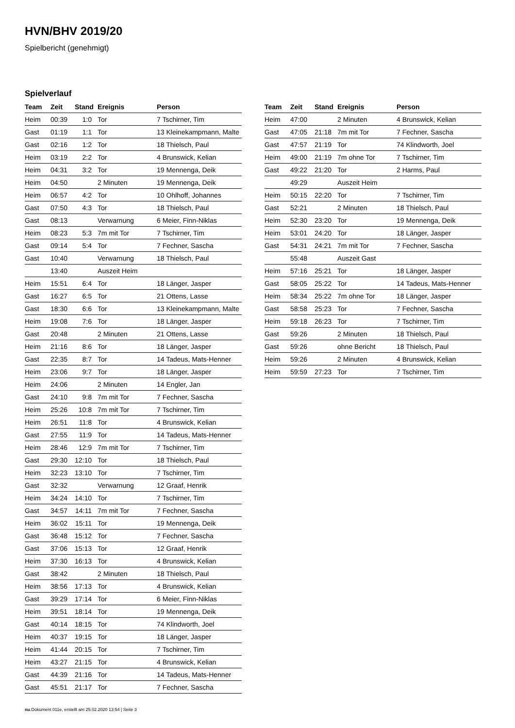HVN/BHV 2019/20
Spielbericht (genehmigt)
Spielverlauf
| Team | Zeit | Stand | Ereignis | Person |
| --- | --- | --- | --- | --- |
| Heim | 00:39 | 1:0 | Tor | 7 Tschirner, Tim |
| Gast | 01:19 | 1:1 | Tor | 13 Kleinekampmann, Malte |
| Gast | 02:16 | 1:2 | Tor | 18 Thielsch, Paul |
| Heim | 03:19 | 2:2 | Tor | 4 Brunswick, Kelian |
| Heim | 04:31 | 3:2 | Tor | 19 Mennenga, Deik |
| Heim | 04:50 | | 2 Minuten | 19 Mennenga, Deik |
| Heim | 06:57 | 4:2 | Tor | 10 Ohlhoff, Johannes |
| Gast | 07:50 | 4:3 | Tor | 18 Thielsch, Paul |
| Gast | 08:13 | | Verwarnung | 6 Meier, Finn-Niklas |
| Heim | 08:23 | 5:3 | 7m mit Tor | 7 Tschirner, Tim |
| Gast | 09:14 | 5:4 | Tor | 7 Fechner, Sascha |
| Gast | 10:40 | | Verwarnung | 18 Thielsch, Paul |
| | 13:40 | | Auszeit Heim | |
| Heim | 15:51 | 6:4 | Tor | 18 Länger, Jasper |
| Gast | 16:27 | 6:5 | Tor | 21 Ottens, Lasse |
| Gast | 18:30 | 6:6 | Tor | 13 Kleinekampmann, Malte |
| Heim | 19:08 | 7:6 | Tor | 18 Länger, Jasper |
| Gast | 20:48 | | 2 Minuten | 21 Ottens, Lasse |
| Heim | 21:16 | 8:6 | Tor | 18 Länger, Jasper |
| Gast | 22:35 | 8:7 | Tor | 14 Tadeus, Mats-Henner |
| Heim | 23:06 | 9:7 | Tor | 18 Länger, Jasper |
| Heim | 24:06 | | 2 Minuten | 14 Engler, Jan |
| Gast | 24:10 | 9:8 | 7m mit Tor | 7 Fechner, Sascha |
| Heim | 25:26 | 10:8 | 7m mit Tor | 7 Tschirner, Tim |
| Heim | 26:51 | 11:8 | Tor | 4 Brunswick, Kelian |
| Gast | 27:55 | 11:9 | Tor | 14 Tadeus, Mats-Henner |
| Heim | 28:46 | 12:9 | 7m mit Tor | 7 Tschirner, Tim |
| Gast | 29:30 | 12:10 | Tor | 18 Thielsch, Paul |
| Heim | 32:23 | 13:10 | Tor | 7 Tschirner, Tim |
| Gast | 32:32 | | Verwarnung | 12 Graaf, Henrik |
| Heim | 34:24 | 14:10 | Tor | 7 Tschirner, Tim |
| Gast | 34:57 | 14:11 | 7m mit Tor | 7 Fechner, Sascha |
| Heim | 36:02 | 15:11 | Tor | 19 Mennenga, Deik |
| Gast | 36:48 | 15:12 | Tor | 7 Fechner, Sascha |
| Gast | 37:06 | 15:13 | Tor | 12 Graaf, Henrik |
| Heim | 37:30 | 16:13 | Tor | 4 Brunswick, Kelian |
| Gast | 38:42 | | 2 Minuten | 18 Thielsch, Paul |
| Heim | 38:56 | 17:13 | Tor | 4 Brunswick, Kelian |
| Gast | 39:29 | 17:14 | Tor | 6 Meier, Finn-Niklas |
| Heim | 39:51 | 18:14 | Tor | 19 Mennenga, Deik |
| Gast | 40:14 | 18:15 | Tor | 74 Klindworth, Joel |
| Heim | 40:37 | 19:15 | Tor | 18 Länger, Jasper |
| Heim | 41:44 | 20:15 | Tor | 7 Tschirner, Tim |
| Heim | 43:27 | 21:15 | Tor | 4 Brunswick, Kelian |
| Gast | 44:39 | 21:16 | Tor | 14 Tadeus, Mats-Henner |
| Gast | 45:51 | 21:17 | Tor | 7 Fechner, Sascha |
| Team | Zeit | Stand | Ereignis | Person |
| --- | --- | --- | --- | --- |
| Heim | 47:00 | | 2 Minuten | 4 Brunswick, Kelian |
| Gast | 47:05 | 21:18 | 7m mit Tor | 7 Fechner, Sascha |
| Gast | 47:57 | 21:19 | Tor | 74 Klindworth, Joel |
| Heim | 49:00 | 21:19 | 7m ohne Tor | 7 Tschirner, Tim |
| Gast | 49:22 | 21:20 | Tor | 2 Harms, Paul |
| | 49:29 | | Auszeit Heim | |
| Heim | 50:15 | 22:20 | Tor | 7 Tschirner, Tim |
| Gast | 52:21 | | 2 Minuten | 18 Thielsch, Paul |
| Heim | 52:30 | 23:20 | Tor | 19 Mennenga, Deik |
| Heim | 53:01 | 24:20 | Tor | 18 Länger, Jasper |
| Gast | 54:31 | 24:21 | 7m mit Tor | 7 Fechner, Sascha |
| | 55:48 | | Auszeit Gast | |
| Heim | 57:16 | 25:21 | Tor | 18 Länger, Jasper |
| Gast | 58:05 | 25:22 | Tor | 14 Tadeus, Mats-Henner |
| Heim | 58:34 | 25:22 | 7m ohne Tor | 18 Länger, Jasper |
| Gast | 58:58 | 25:23 | Tor | 7 Fechner, Sascha |
| Heim | 59:18 | 26:23 | Tor | 7 Tschirner, Tim |
| Gast | 59:26 | | 2 Minuten | 18 Thielsch, Paul |
| Gast | 59:26 | | ohne Bericht | 18 Thielsch, Paul |
| Heim | 59:26 | | 2 Minuten | 4 Brunswick, Kelian |
| Heim | 59:59 | 27:23 | Tor | 7 Tschirner, Tim |
nu.Dokument 011e, erstellt am 25.02.2020 13:54 | Seite 3